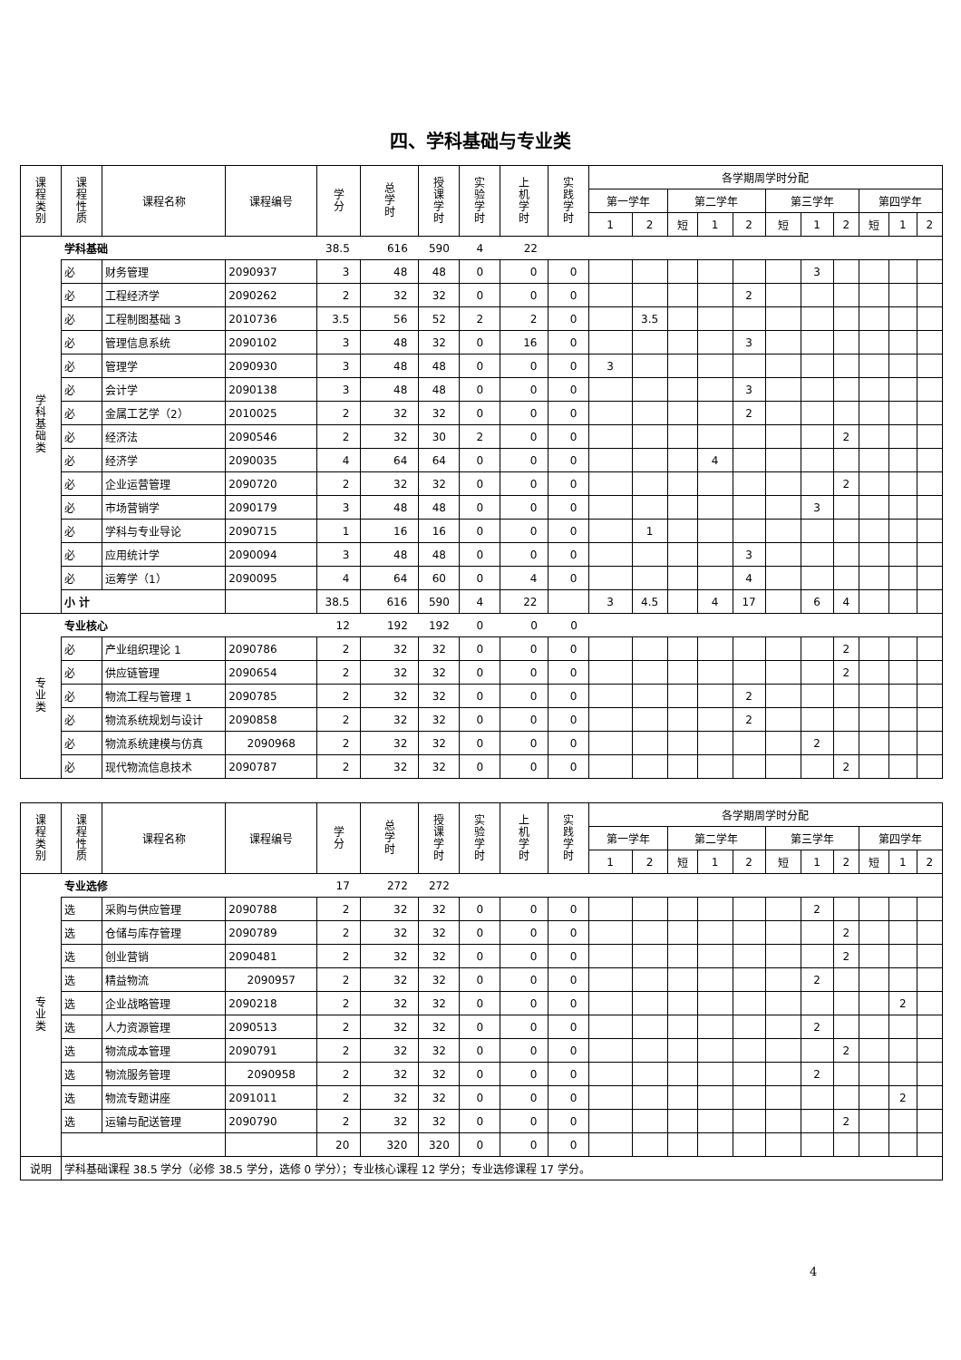四、学科基础与专业类
| 课 程 类 别 | 课 程 性 质 | 课程名称 | 课程编号 | 学 分 | 总 学 时 | 授 课 学 时 | 实 验 学 时 | 上 机 学 时 | 实 践 学 时 | 各学期周学时分配 | | | | | | | | | | |
| --- | --- | --- | --- | --- | --- | --- | --- | --- | --- | --- | --- | --- | --- | --- | --- | --- | --- | --- | --- | --- |
| | | | | | | | | | | 第一学年 | | 第二学年 | | | 第三学年 | | | 第四学年 | | |
| | | | | | | | | | | 1 | 2 | 短 | 1 | 2 | 短 | 1 | 2 | 短 | 1 | 2 |
| 学 科 基 础 类 | 学科基础 | | | 38.5 | 616 | 590 | 4 | 22 | | | | | | | | | | | | |
| | 必 | 财务管理 | 2090937 | 3 | 48 | 48 | 0 | 0 | 0 | | | | | | | 3 | | | | |
| | 必 | 工程经济学 | 2090262 | 2 | 32 | 32 | 0 | 0 | 0 | | | | | 2 | | | | | | |
| | 必 | 工程制图基础 3 | 2010736 | 3.5 | 56 | 52 | 2 | 2 | 0 | | 3.5 | | | | | | | | | |
| | 必 | 管理信息系统 | 2090102 | 3 | 48 | 32 | 0 | 16 | 0 | | | | | 3 | | | | | | |
| | 必 | 管理学 | 2090930 | 3 | 48 | 48 | 0 | 0 | 0 | 3 | | | | | | | | | | |
| | 必 | 会计学 | 2090138 | 3 | 48 | 48 | 0 | 0 | 0 | | | | | 3 | | | | | | |
| | 必 | 金属工艺学（2） | 2010025 | 2 | 32 | 32 | 0 | 0 | 0 | | | | | 2 | | | | | | |
| | 必 | 经济法 | 2090546 | 2 | 32 | 30 | 2 | 0 | 0 | | | | | | | | 2 | | | |
| | 必 | 经济学 | 2090035 | 4 | 64 | 64 | 0 | 0 | 0 | | | | 4 | | | | | | | |
| | 必 | 企业运营管理 | 2090720 | 2 | 32 | 32 | 0 | 0 | 0 | | | | | | | | 2 | | | |
| | 必 | 市场营销学 | 2090179 | 3 | 48 | 48 | 0 | 0 | 0 | | | | | | | 3 | | | | |
| | 必 | 学科与专业导论 | 2090715 | 1 | 16 | 16 | 0 | 0 | 0 | | 1 | | | | | | | | | |
| | 必 | 应用统计学 | 2090094 | 3 | 48 | 48 | 0 | 0 | 0 | | | | | 3 | | | | | | |
| | 必 | 运筹学（1） | 2090095 | 4 | 64 | 60 | 0 | 4 | 0 | | | | | 4 | | | | | | |
| | 小 计 | | | 38.5 | 616 | 590 | 4 | 22 | | 3 | 4.5 | | 4 | 17 | | 6 | 4 | | | |
| 专 业 类 | 专业核心 | | | 12 | 192 | 192 | 0 | 0 | 0 | | | | | | | | | | | |
| | 必 | 产业组织理论 1 | 2090786 | 2 | 32 | 32 | 0 | 0 | 0 | | | | | | | | 2 | | | |
| | 必 | 供应链管理 | 2090654 | 2 | 32 | 32 | 0 | 0 | 0 | | | | | | | | 2 | | | |
| | 必 | 物流工程与管理 1 | 2090785 | 2 | 32 | 32 | 0 | 0 | 0 | | | | | 2 | | | | | | |
| | 必 | 物流系统规划与设计 | 2090858 | 2 | 32 | 32 | 0 | 0 | 0 | | | | | 2 | | | | | | |
| | 必 | 物流系统建模与仿真 | 2090968 | 2 | 32 | 32 | 0 | 0 | 0 | | | | | | | 2 | | | | |
| | 必 | 现代物流信息技术 | 2090787 | 2 | 32 | 32 | 0 | 0 | 0 | | | | | | | | 2 | | | |
| 课 程 类 别 | 课 程 性 质 | 课程名称 | 课程编号 | 学 分 | 总 学 时 | 授 课 学 时 | 实 验 学 时 | 上 机 学 时 | 实 践 学 时 | 各学期周学时分配 | | | | | | | | | | |
| --- | --- | --- | --- | --- | --- | --- | --- | --- | --- | --- | --- | --- | --- | --- | --- | --- | --- | --- | --- | --- |
| | | | | | | | | | | 第一学年 | | 第二学年 | | | 第三学年 | | | 第四学年 | | |
| | | | | | | | | | | 1 | 2 | 短 | 1 | 2 | 短 | 1 | 2 | 短 | 1 | 2 |
| 专 业 类 | 专业选修 | | | 17 | 272 | 272 | | | | | | | | | | | | | | |
| | 选 | 采购与供应管理 | 2090788 | 2 | 32 | 32 | 0 | 0 | 0 | | | | | | | 2 | | | | |
| | 选 | 仓储与库存管理 | 2090789 | 2 | 32 | 32 | 0 | 0 | 0 | | | | | | | | 2 | | | |
| | 选 | 创业营销 | 2090481 | 2 | 32 | 32 | 0 | 0 | 0 | | | | | | | | 2 | | | |
| | 选 | 精益物流 | 2090957 | 2 | 32 | 32 | 0 | 0 | 0 | | | | | | | 2 | | | | |
| | 选 | 企业战略管理 | 2090218 | 2 | 32 | 32 | 0 | 0 | 0 | | | | | | | | | | 2 | |
| | 选 | 人力资源管理 | 2090513 | 2 | 32 | 32 | 0 | 0 | 0 | | | | | | | 2 | | | | |
| | 选 | 物流成本管理 | 2090791 | 2 | 32 | 32 | 0 | 0 | 0 | | | | | | | | 2 | | | |
| | 选 | 物流服务管理 | 2090958 | 2 | 32 | 32 | 0 | 0 | 0 | | | | | | | 2 | | | | |
| | 选 | 物流专题讲座 | 2091011 | 2 | 32 | 32 | 0 | 0 | 0 | | | | | | | | | | 2 | |
| | 选 | 运输与配送管理 | 2090790 | 2 | 32 | 32 | 0 | 0 | 0 | | | | | | | | 2 | | | |
| | | | | 20 | 320 | 320 | 0 | 0 | 0 | | | | | | | | | | | |
| 说明 | 学科基础课程 38.5 学分（必修 38.5 学分，选修 0 学分）；专业核心课程 12 学分；专业选修课程 17 学分。 | | | | | | | | | | | | | | | | | | | |
4